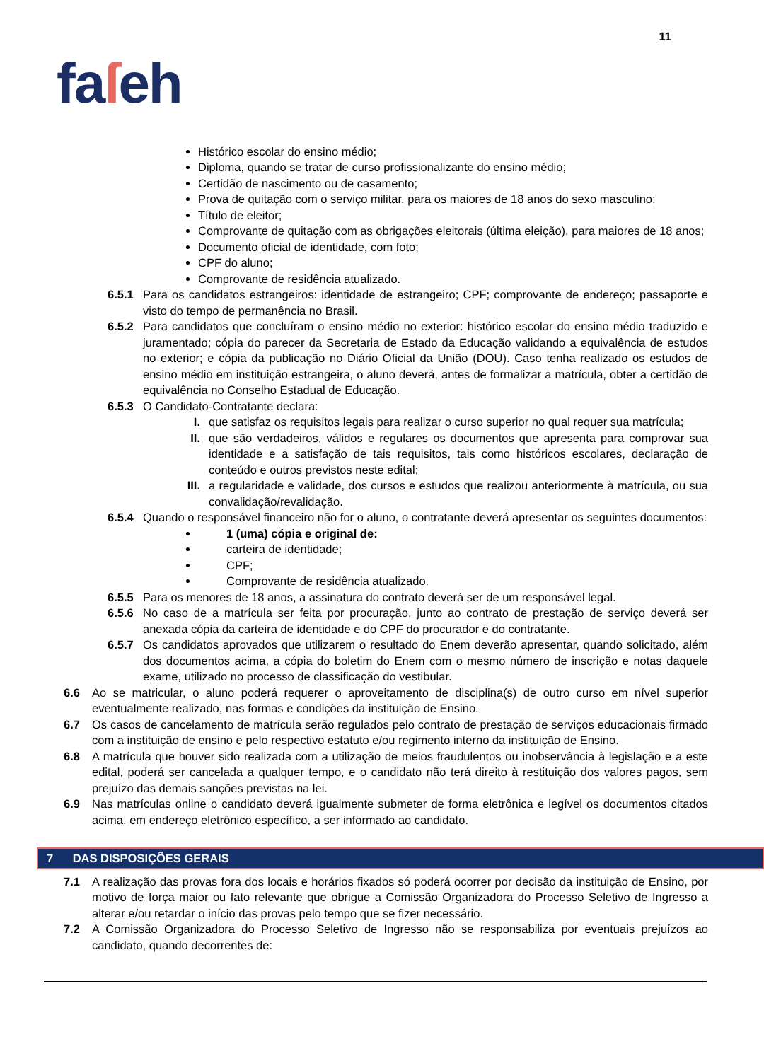11
faſeh
Histórico escolar do ensino médio;
Diploma, quando se tratar de curso profissionalizante do ensino médio;
Certidão de nascimento ou de casamento;
Prova de quitação com o serviço militar, para os maiores de 18 anos do sexo masculino;
Título de eleitor;
Comprovante de quitação com as obrigações eleitorais (última eleição), para maiores de 18 anos;
Documento oficial de identidade, com foto;
CPF do aluno;
Comprovante de residência atualizado.
6.5.1 Para os candidatos estrangeiros: identidade de estrangeiro; CPF; comprovante de endereço; passaporte e visto do tempo de permanência no Brasil.
6.5.2 Para candidatos que concluíram o ensino médio no exterior: histórico escolar do ensino médio traduzido e juramentado; cópia do parecer da Secretaria de Estado da Educação validando a equivalência de estudos no exterior; e cópia da publicação no Diário Oficial da União (DOU). Caso tenha realizado os estudos de ensino médio em instituição estrangeira, o aluno deverá, antes de formalizar a matrícula, obter a certidão de equivalência no Conselho Estadual de Educação.
6.5.3 O Candidato-Contratante declara:
I. que satisfaz os requisitos legais para realizar o curso superior no qual requer sua matrícula;
II. que são verdadeiros, válidos e regulares os documentos que apresenta para comprovar sua identidade e a satisfação de tais requisitos, tais como históricos escolares, declaração de conteúdo e outros previstos neste edital;
III. a regularidade e validade, dos cursos e estudos que realizou anteriormente à matrícula, ou sua convalidação/revalidação.
6.5.4 Quando o responsável financeiro não for o aluno, o contratante deverá apresentar os seguintes documentos:
1 (uma) cópia e original de:
carteira de identidade;
CPF;
Comprovante de residência atualizado.
6.5.5 Para os menores de 18 anos, a assinatura do contrato deverá ser de um responsável legal.
6.5.6 No caso de a matrícula ser feita por procuração, junto ao contrato de prestação de serviço deverá ser anexada cópia da carteira de identidade e do CPF do procurador e do contratante.
6.5.7 Os candidatos aprovados que utilizarem o resultado do Enem deverão apresentar, quando solicitado, além dos documentos acima, a cópia do boletim do Enem com o mesmo número de inscrição e notas daquele exame, utilizado no processo de classificação do vestibular.
6.6 Ao se matricular, o aluno poderá requerer o aproveitamento de disciplina(s) de outro curso em nível superior eventualmente realizado, nas formas e condições da instituição de Ensino.
6.7 Os casos de cancelamento de matrícula serão regulados pelo contrato de prestação de serviços educacionais firmado com a instituição de ensino e pelo respectivo estatuto e/ou regimento interno da instituição de Ensino.
6.8 A matrícula que houver sido realizada com a utilização de meios fraudulentos ou inobservância à legislação e a este edital, poderá ser cancelada a qualquer tempo, e o candidato não terá direito à restituição dos valores pagos, sem prejuízo das demais sanções previstas na lei.
6.9 Nas matrículas online o candidato deverá igualmente submeter de forma eletrônica e legível os documentos citados acima, em endereço eletrônico específico, a ser informado ao candidato.
7 DAS DISPOSIÇÕES GERAIS
7.1 A realização das provas fora dos locais e horários fixados só poderá ocorrer por decisão da instituição de Ensino, por motivo de força maior ou fato relevante que obrigue a Comissão Organizadora do Processo Seletivo de Ingresso a alterar e/ou retardar o início das provas pelo tempo que se fizer necessário.
7.2 A Comissão Organizadora do Processo Seletivo de Ingresso não se responsabiliza por eventuais prejuízos ao candidato, quando decorrentes de: